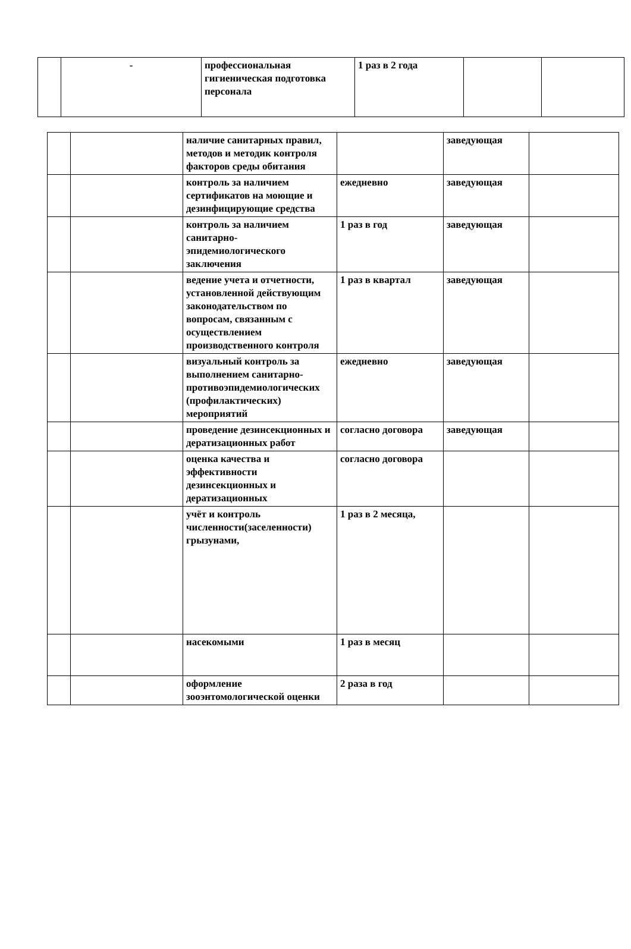| | - | профессиональная гигиеническая подготовка персонала | 1 раз в 2 года | | |
| | | наличие санитарных правил, методов и методик контроля факторов среды обитания | | заведующая | |
| | | контроль за наличием сертификатов на моющие и дезинфицирующие средства | ежедневно | заведующая | |
| | | контроль за наличием санитарно-эпидемиологического заключения | 1 раз в год | заведующая | |
| | | ведение учета и отчетности, установленной действующим законодательством по вопросам, связанным с осуществлением производственного контроля | 1 раз в квартал | заведующая | |
| | | визуальный контроль за выполнением санитарно-противоэпидемиологических (профилактических) мероприятий | ежедневно | заведующая | |
| | | проведение дезинсекционных и дератизационных работ | согласно договора | заведующая | |
| | | оценка качества и эффективности дезинсекционных и дератизационных | согласно договора | | |
| | | учёт и контроль численности(заселенности) грызунами, | 1 раз в 2 месяца, | | |
| | | насекомыми | 1 раз в месяц | | |
| | | оформление зооэнтомологической оценки | 2 раза в год | | |